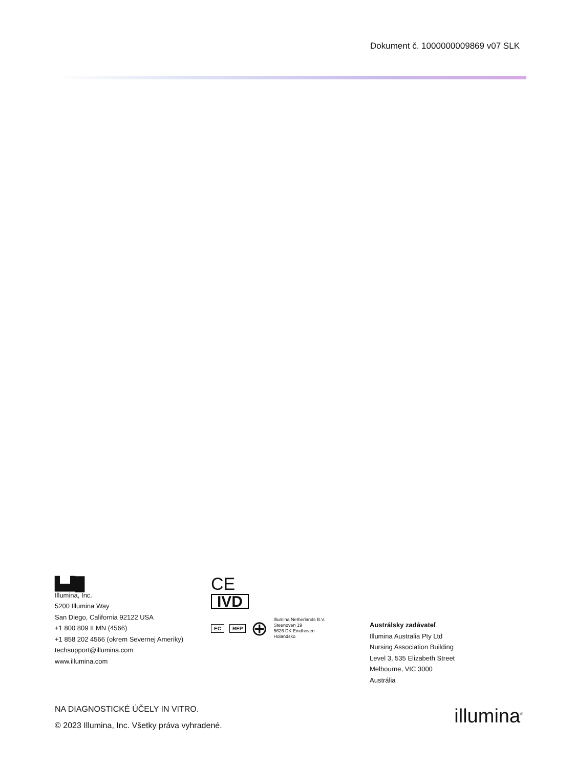Dokument č. 1000000009869 v07 SLK
▙▟█
Illumina, Inc.
5200 Illumina Way
San Diego, California 92122 USA
+1 800 809 ILMN (4566)
+1 858 202 4566 (okrem Severnej Ameriky)
techsupport@illumina.com
www.illumina.com
CE
IVD
EC REP ⊕ Illumina Netherlands B.V.
Steenoven 19
5626 DK Eindhoven
Holandsko
Austrálsky zadávateľ
Illumina Australia Pty Ltd
Nursing Association Building
Level 3, 535 Elizabeth Street
Melbourne, VIC 3000
Austrália
NA DIAGNOSTICKÉ ÚČELY IN VITRO.
© 2023 Illumina, Inc. Všetky práva vyhradené.
illumina<sup>®</sup>